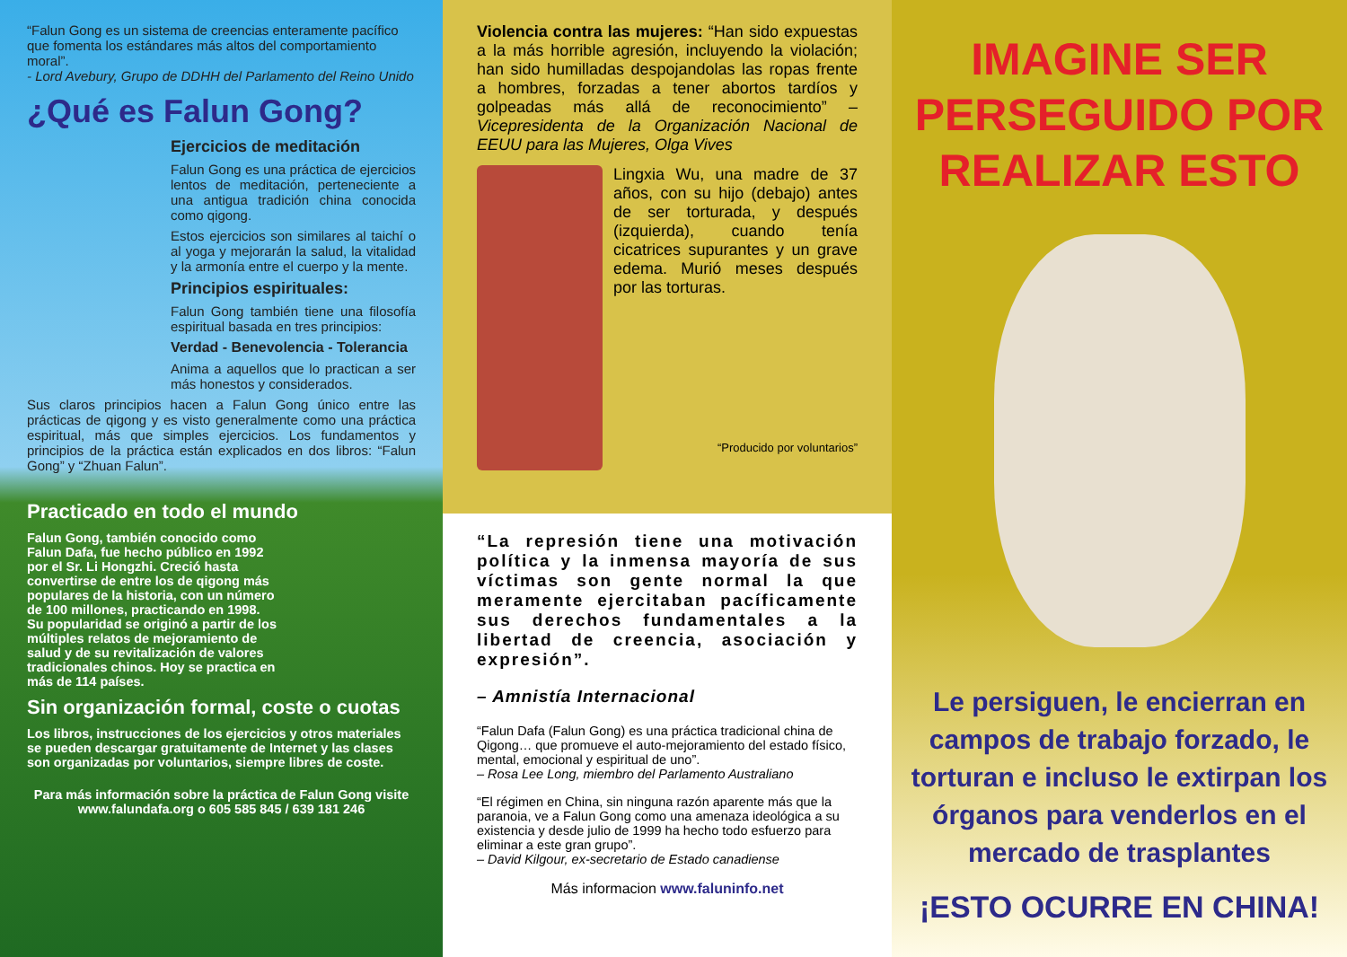“Falun Gong es un sistema de creencias enteramente pacífico que fomenta los estándares más altos del comportamiento moral”.
- Lord Avebury, Grupo de DDHH del Parlamento del Reino Unido
¿Qué es Falun Gong?
Ejercicios de meditación
Falun Gong es una práctica de ejercicios lentos de meditación, perteneciente a una antigua tradición china conocida como qigong.
Estos ejercicios son similares al taichí o al yoga y mejorarán la salud, la vitalidad y la armonía entre el cuerpo y la mente.
Principios espirituales:
Falun Gong también tiene una filosofía espiritual basada en tres principios:
Verdad - Benevolencia - Tolerancia
Anima a aquellos que lo practican a ser más honestos y considerados.
Sus claros principios hacen a Falun Gong único entre las prácticas de qigong y es visto generalmente como una práctica espiritual, más que simples ejercicios. Los fundamentos y principios de la práctica están explicados en dos libros: “Falun Gong” y “Zhuan Falun”.
Practicado en todo el mundo
Falun Gong, también conocido como Falun Dafa, fue hecho público en 1992 por el Sr. Li Hongzhi. Creció hasta convertirse de entre los de qigong más populares de la historia, con un número de 100 millones, practicando en 1998. Su popularidad se originó a partir de los múltiples relatos de mejoramiento de salud y de su revitalización de valores tradicionales chinos. Hoy se practica en más de 114 países.
Sin organización formal, coste o cuotas
Los libros, instrucciones de los ejercicios y otros materiales se pueden descargar gratuitamente de Internet y las clases son organizadas por voluntarios, siempre libres de coste.
Para más información sobre la práctica de Falun Gong visite
www.falundafa.org o 605 585 845 / 639 181 246
Violencia contra las mujeres: “Han sido expuestas a la más horrible agresión, incluyendo la violación; han sido humilladas despojandolas las ropas frente a hombres, forzadas a tener abortos tardíos y golpeadas más allá de reconocimiento” –Vicepresidenta de la Organización Nacional de EEUU para las Mujeres, Olga Vives
Lingxia Wu, una madre de 37 años, con su hijo (debajo) antes de ser torturada, y después (izquierda), cuando tenía cicatrices supurantes y un grave edema. Murió meses después por las torturas.
“Producido por voluntarios”
“La represión tiene una motivación política y la inmensa mayoría de sus víctimas son gente normal la que meramente ejercitaban pacíficamente sus derechos fundamentales a la libertad de creencia, asociación y expresión”.
– Amnistía Internacional
“Falun Dafa (Falun Gong) es una práctica tradicional china de Qigong… que promueve el auto-mejoramiento del estado físico, mental, emocional y espiritual de uno”.
– Rosa Lee Long, miembro del Parlamento Australiano
“El régimen en China, sin ninguna razón aparente más que la paranoia, ve a Falun Gong como una amenaza ideológica a su existencia y desde julio de 1999 ha hecho todo esfuerzo para eliminar a este gran grupo”.
– David Kilgour, ex-secretario de Estado canadiense
Más informacion www.faluninfo.net
IMAGINE SER PERSEGUIDO POR REALIZAR ESTO
Le persiguen, le encierran en campos de trabajo forzado, le torturan e incluso le extirpan los órganos para venderlos en el mercado de trasplantes
¡ESTO OCURRE EN CHINA!